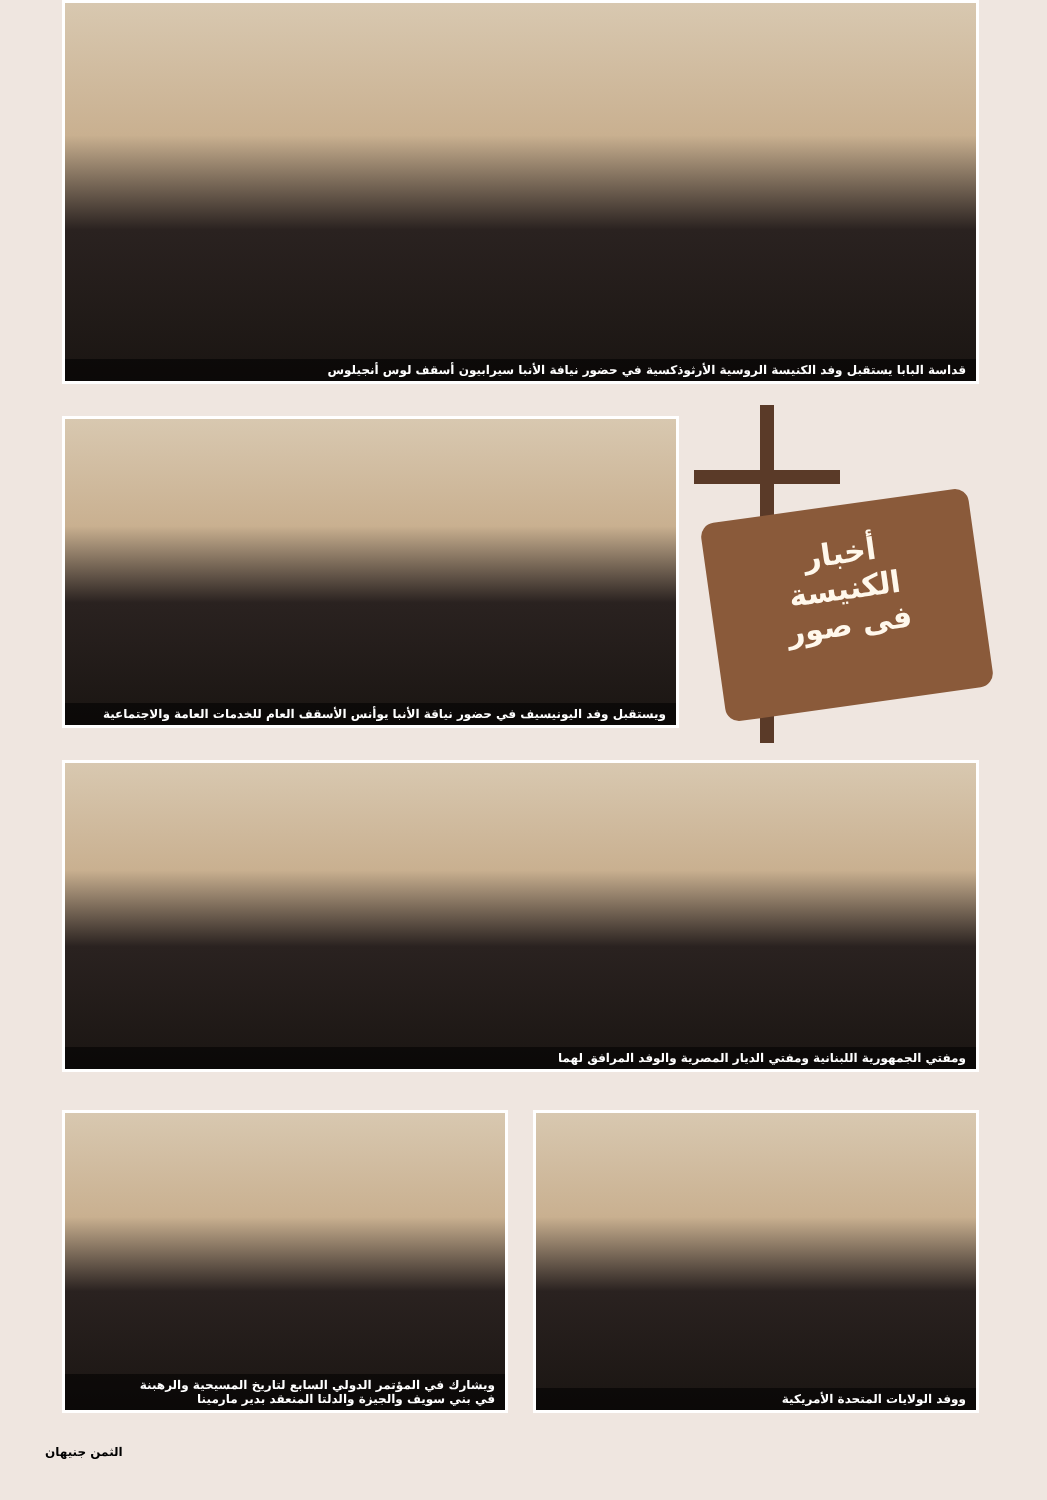قداسة البابا يستقبل وفد الكنيسة الروسية الأرثوذكسية في حضور نيافة الأنبا سيرابيون أسقف لوس أنجيلوس
ويستقبل وفد اليونيسيف في حضور نياقة الأنبا يوأنس الأسقف العام للخدمات العامة والاجتماعية
أخبار
الكنيسة
فى صور
ومفتي الجمهورية اللبنانية ومفتي الديار المصرية والوفد المرافق لهما
ويشارك في المؤتمر الدولي السابع لتاريخ المسيحية والرهبنة
في بني سويف والجيزة والدلتا المنعقد بدير مارمينا
ووفد الولايات المتحدة الأمريكية
الثمن جنيهان